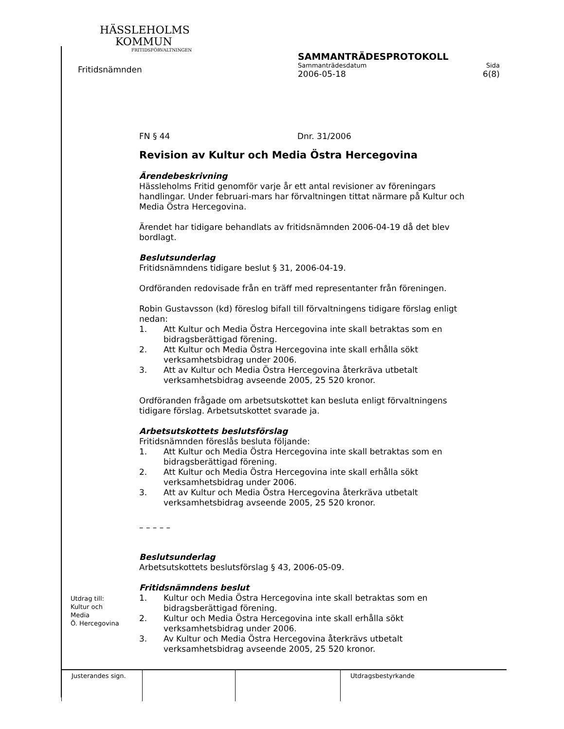HÄSSLEHOLMS
KOMMUN
FRITIDSFÖRVALTNINGEN
Fritidsnämnden
SAMMANTRÄDESPROTOKOLL
Sammanträdesdatum Sida
2006-05-18 6(8)
FN § 44 Dnr. 31/2006
Revision av Kultur och Media Östra Hercegovina
Ärendebeskrivning
Hässleholms Fritid genomför varje år ett antal revisioner av föreningars handlingar. Under februari-mars har förvaltningen tittat närmare på Kultur och Media Östra Hercegovina.
Ärendet har tidigare behandlats av fritidsnämnden 2006-04-19 då det blev bordlagt.
Beslutsunderlag
Fritidsnämndens tidigare beslut § 31, 2006-04-19.
Ordföranden redovisade från en träff med representanter från föreningen.
Robin Gustavsson (kd) föreslog bifall till förvaltningens tidigare förslag enligt nedan:
1. Att Kultur och Media Östra Hercegovina inte skall betraktas som en bidragsberättigad förening.
2. Att Kultur och Media Östra Hercegovina inte skall erhålla sökt verksamhetsbidrag under 2006.
3. Att av Kultur och Media Östra Hercegovina återkräva utbetalt verksamhetsbidrag avseende 2005, 25 520 kronor.
Ordföranden frågade om arbetsutskottet kan besluta enligt förvaltningens tidigare förslag. Arbetsutskottet svarade ja.
Arbetsutskottets beslutsförslag
Fritidsnämnden föreslås besluta följande:
1. Att Kultur och Media Östra Hercegovina inte skall betraktas som en bidragsberättigad förening.
2. Att Kultur och Media Östra Hercegovina inte skall erhålla sökt verksamhetsbidrag under 2006.
3. Att av Kultur och Media Östra Hercegovina återkräva utbetalt verksamhetsbidrag avseende 2005, 25 520 kronor.
– – – – –
Beslutsunderlag
Arbetsutskottets beslutsförslag § 43, 2006-05-09.
Fritidsnämndens beslut
1. Kultur och Media Östra Hercegovina inte skall betraktas som en bidragsberättigad förening.
2. Kultur och Media Östra Hercegovina inte skall erhålla sökt verksamhetsbidrag under 2006.
3. Av Kultur och Media Östra Hercegovina återkrävs utbetalt verksamhetsbidrag avseende 2005, 25 520 kronor.
Utdrag till:
Kultur och
Media
Ö. Hercegovina
| Justerandes sign. | | | Utdragsbestyrkande |